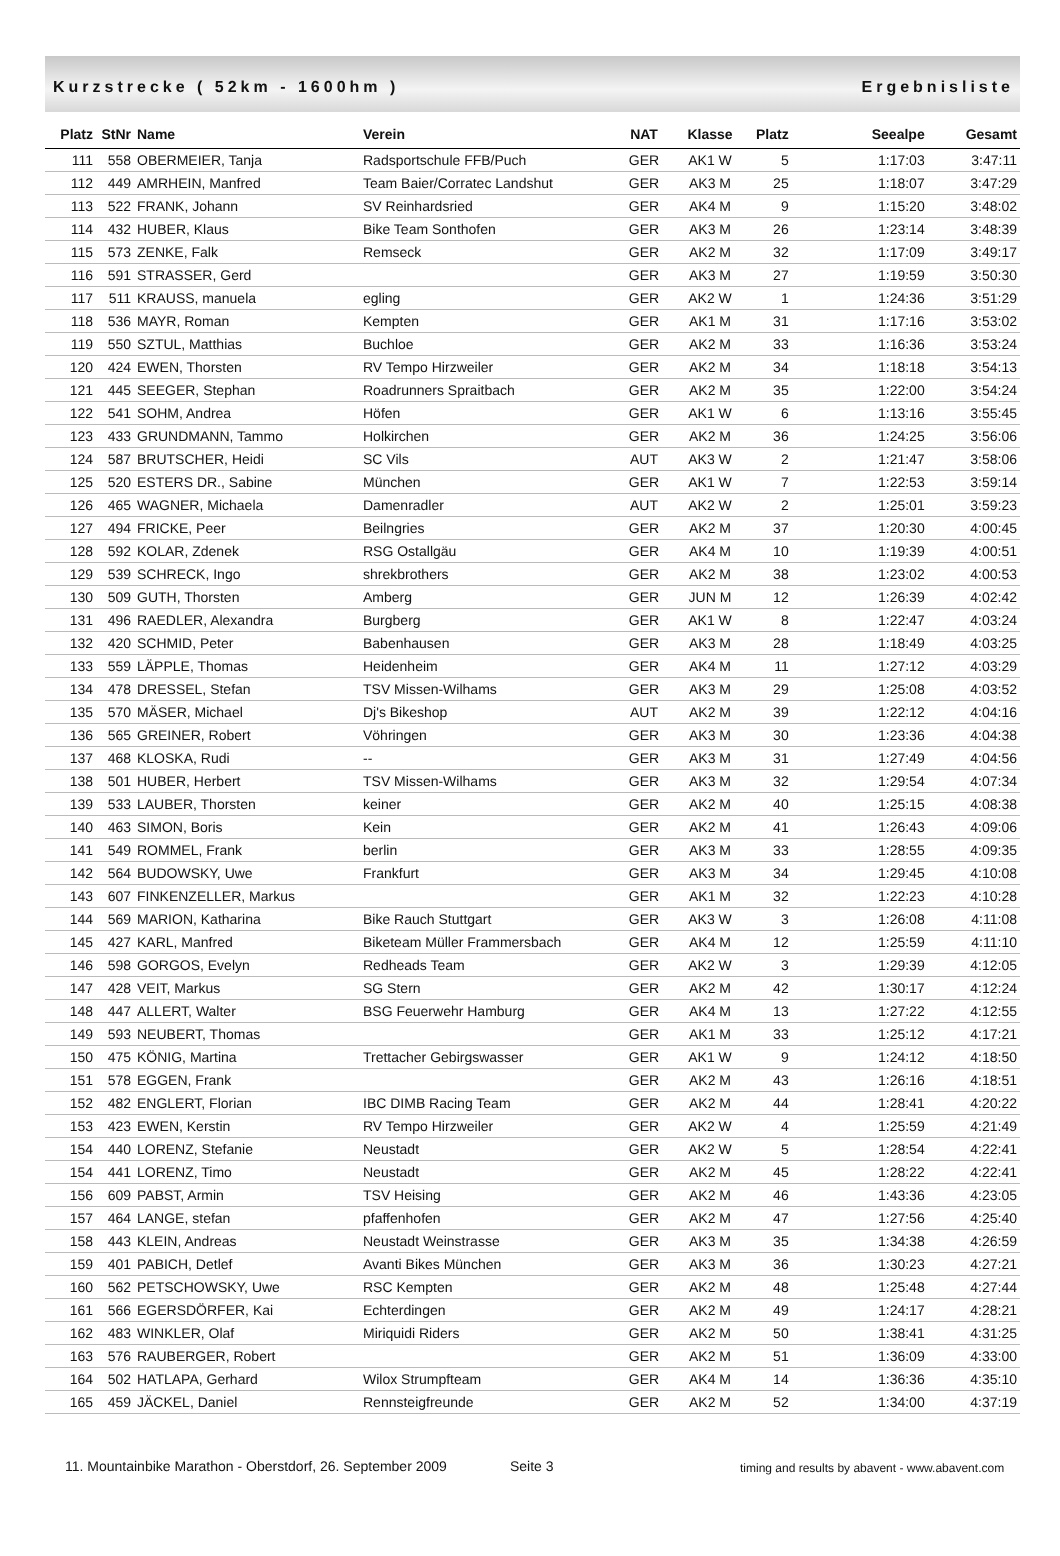Kurzstrecke ( 52km - 1600hm ) Ergebnisliste
| Platz | StNr | Name | Verein | NAT | Klasse | Platz | Seealpe | Gesamt |
| --- | --- | --- | --- | --- | --- | --- | --- | --- |
| 111 | 558 | OBERMEIER, Tanja | Radsportschule FFB/Puch | GER | AK1 W | 5 | 1:17:03 | 3:47:11 |
| 112 | 449 | AMRHEIN, Manfred | Team Baier/Corratec Landshut | GER | AK3 M | 25 | 1:18:07 | 3:47:29 |
| 113 | 522 | FRANK, Johann | SV Reinhardsried | GER | AK4 M | 9 | 1:15:20 | 3:48:02 |
| 114 | 432 | HUBER, Klaus | Bike Team Sonthofen | GER | AK3 M | 26 | 1:23:14 | 3:48:39 |
| 115 | 573 | ZENKE, Falk | Remseck | GER | AK2 M | 32 | 1:17:09 | 3:49:17 |
| 116 | 591 | STRASSER, Gerd | | GER | AK3 M | 27 | 1:19:59 | 3:50:30 |
| 117 | 511 | KRAUSS, manuela | egling | GER | AK2 W | 1 | 1:24:36 | 3:51:29 |
| 118 | 536 | MAYR, Roman | Kempten | GER | AK1 M | 31 | 1:17:16 | 3:53:02 |
| 119 | 550 | SZTUL, Matthias | Buchloe | GER | AK2 M | 33 | 1:16:36 | 3:53:24 |
| 120 | 424 | EWEN, Thorsten | RV Tempo Hirzweiler | GER | AK2 M | 34 | 1:18:18 | 3:54:13 |
| 121 | 445 | SEEGER, Stephan | Roadrunners Spraitbach | GER | AK2 M | 35 | 1:22:00 | 3:54:24 |
| 122 | 541 | SOHM, Andrea | Höfen | GER | AK1 W | 6 | 1:13:16 | 3:55:45 |
| 123 | 433 | GRUNDMANN, Tammo | Holkirchen | GER | AK2 M | 36 | 1:24:25 | 3:56:06 |
| 124 | 587 | BRUTSCHER, Heidi | SC Vils | AUT | AK3 W | 2 | 1:21:47 | 3:58:06 |
| 125 | 520 | ESTERS DR., Sabine | München | GER | AK1 W | 7 | 1:22:53 | 3:59:14 |
| 126 | 465 | WAGNER, Michaela | Damenradler | AUT | AK2 W | 2 | 1:25:01 | 3:59:23 |
| 127 | 494 | FRICKE, Peer | Beilngries | GER | AK2 M | 37 | 1:20:30 | 4:00:45 |
| 128 | 592 | KOLAR, Zdenek | RSG Ostallgäu | GER | AK4 M | 10 | 1:19:39 | 4:00:51 |
| 129 | 539 | SCHRECK, Ingo | shrekbrothers | GER | AK2 M | 38 | 1:23:02 | 4:00:53 |
| 130 | 509 | GUTH, Thorsten | Amberg | GER | JUN M | 12 | 1:26:39 | 4:02:42 |
| 131 | 496 | RAEDLER, Alexandra | Burgberg | GER | AK1 W | 8 | 1:22:47 | 4:03:24 |
| 132 | 420 | SCHMID, Peter | Babenhausen | GER | AK3 M | 28 | 1:18:49 | 4:03:25 |
| 133 | 559 | LÄPPLE, Thomas | Heidenheim | GER | AK4 M | 11 | 1:27:12 | 4:03:29 |
| 134 | 478 | DRESSEL, Stefan | TSV Missen-Wilhams | GER | AK3 M | 29 | 1:25:08 | 4:03:52 |
| 135 | 570 | MÄSER, Michael | Dj's Bikeshop | AUT | AK2 M | 39 | 1:22:12 | 4:04:16 |
| 136 | 565 | GREINER, Robert | Vöhringen | GER | AK3 M | 30 | 1:23:36 | 4:04:38 |
| 137 | 468 | KLOSKA, Rudi | -- | GER | AK3 M | 31 | 1:27:49 | 4:04:56 |
| 138 | 501 | HUBER, Herbert | TSV Missen-Wilhams | GER | AK3 M | 32 | 1:29:54 | 4:07:34 |
| 139 | 533 | LAUBER, Thorsten | keiner | GER | AK2 M | 40 | 1:25:15 | 4:08:38 |
| 140 | 463 | SIMON, Boris | Kein | GER | AK2 M | 41 | 1:26:43 | 4:09:06 |
| 141 | 549 | ROMMEL, Frank | berlin | GER | AK3 M | 33 | 1:28:55 | 4:09:35 |
| 142 | 564 | BUDOWSKY, Uwe | Frankfurt | GER | AK3 M | 34 | 1:29:45 | 4:10:08 |
| 143 | 607 | FINKENZELLER, Markus | | GER | AK1 M | 32 | 1:22:23 | 4:10:28 |
| 144 | 569 | MARION, Katharina | Bike Rauch Stuttgart | GER | AK3 W | 3 | 1:26:08 | 4:11:08 |
| 145 | 427 | KARL, Manfred | Biketeam Müller Frammersbach | GER | AK4 M | 12 | 1:25:59 | 4:11:10 |
| 146 | 598 | GORGOS, Evelyn | Redheads Team | GER | AK2 W | 3 | 1:29:39 | 4:12:05 |
| 147 | 428 | VEIT, Markus | SG Stern | GER | AK2 M | 42 | 1:30:17 | 4:12:24 |
| 148 | 447 | ALLERT, Walter | BSG Feuerwehr Hamburg | GER | AK4 M | 13 | 1:27:22 | 4:12:55 |
| 149 | 593 | NEUBERT, Thomas | | GER | AK1 M | 33 | 1:25:12 | 4:17:21 |
| 150 | 475 | KÖNIG, Martina | Trettacher Gebirgswasser | GER | AK1 W | 9 | 1:24:12 | 4:18:50 |
| 151 | 578 | EGGEN, Frank | | GER | AK2 M | 43 | 1:26:16 | 4:18:51 |
| 152 | 482 | ENGLERT, Florian | IBC DIMB Racing Team | GER | AK2 M | 44 | 1:28:41 | 4:20:22 |
| 153 | 423 | EWEN, Kerstin | RV Tempo Hirzweiler | GER | AK2 W | 4 | 1:25:59 | 4:21:49 |
| 154 | 440 | LORENZ, Stefanie | Neustadt | GER | AK2 W | 5 | 1:28:54 | 4:22:41 |
| 154 | 441 | LORENZ, Timo | Neustadt | GER | AK2 M | 45 | 1:28:22 | 4:22:41 |
| 156 | 609 | PABST, Armin | TSV Heising | GER | AK2 M | 46 | 1:43:36 | 4:23:05 |
| 157 | 464 | LANGE, stefan | pfaffenhofen | GER | AK2 M | 47 | 1:27:56 | 4:25:40 |
| 158 | 443 | KLEIN, Andreas | Neustadt Weinstrasse | GER | AK3 M | 35 | 1:34:38 | 4:26:59 |
| 159 | 401 | PABICH, Detlef | Avanti Bikes München | GER | AK3 M | 36 | 1:30:23 | 4:27:21 |
| 160 | 562 | PETSCHOWSKY, Uwe | RSC Kempten | GER | AK2 M | 48 | 1:25:48 | 4:27:44 |
| 161 | 566 | EGERSDÖRFER, Kai | Echterdingen | GER | AK2 M | 49 | 1:24:17 | 4:28:21 |
| 162 | 483 | WINKLER, Olaf | Miriquidi Riders | GER | AK2 M | 50 | 1:38:41 | 4:31:25 |
| 163 | 576 | RAUBERGER, Robert | | GER | AK2 M | 51 | 1:36:09 | 4:33:00 |
| 164 | 502 | HATLAPA, Gerhard | Wilox Strumpfteam | GER | AK4 M | 14 | 1:36:36 | 4:35:10 |
| 165 | 459 | JÄCKEL, Daniel | Rennsteigfreunde | GER | AK2 M | 52 | 1:34:00 | 4:37:19 |
11. Mountainbike Marathon - Oberstdorf, 26. September 2009 Seite 3 timing and results by abavent - www.abavent.com